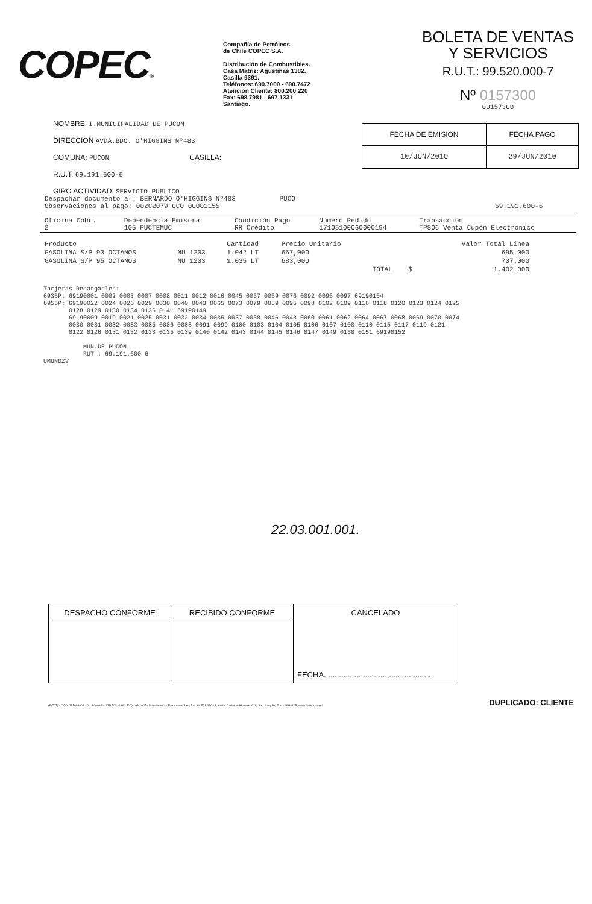COPEC®
Compañía de Petróleos
de Chile COPEC S.A.
Distribución de Combustibles.
Casa Matriz: Agustinas 1382.
Casilla 9391.
Teléfonos: 690.7000 - 690.7472
Atención Cliente: 800.200.220
Fax: 698.7981 - 697.1331
Santiago.
BOLETA DE VENTAS
Y SERVICIOS
R.U.T.: 99.520.000-7
Nº 0157300
00157300
NOMBRE: I.MUNICIPALIDAD DE PUCON
DIRECCION AVDA.BDO. O'HIGGINS Nº483
COMUNA: PUCON CASILLA:
R.U.T. 69.191.600-6
GIRO ACTIVIDAD: SERVICIO PUBLICO
| FECHA DE EMISION | FECHA PAGO |
| --- | --- |
| 10/JUN/2010 | 29/JUN/2010 |
Despachar documento a : BERNARDO O'HIGGINS Nº483 PUCO
Observaciones al pago: 002C2079 OCO 00001155 69.191.600-6
| Oficina Cobr. 2 | Dependencia Emisora 105 PUCTEMUC | Condición Pago RR Crédito | Número Pedido 17105100060000194 | Transacción TP806 Venta Cupón Electrónico |
| Producto | | Cantidad | Precio Unitario | | Valor Total Línea |
| GASOLINA S/P 93 OCTANOS | NU 1203 | 1.042 LT | 667,000 | | 695.000 |
| GASOLINA S/P 95 OCTANOS | NU 1203 | 1.035 LT | 683,000 | | 707.000 |
| | | | | TOTAL $ | 1.402.000 |
Tarjetas Recargables:
6935P: 69190001 0002 0003 0007 0008 0011 0012 0016 0045 0057 0059 0076 0092 0096 0097 69190154
6955P: 69190022 0024 0026 0029 0030 0040 0043 0065 0073 0079 0089 0095 0098 0102 0109 0116 0118 0120 0123 0124 0125
0128 0129 0130 0134 0136 0141 69190149
69190009 0019 0021 0025 0031 0032 0034 0035 0037 0038 0046 0048 0060 0061 0062 0064 0067 0068 0069 0070 0074
0080 0081 0082 0083 0085 0086 0088 0091 0099 0100 0103 0104 0105 0106 0107 0108 0110 0115 0117 0119 0121
0122 0126 0131 0132 0133 0135 0139 0140 0142 0143 0144 0145 0146 0147 0149 0150 0151 69190152
MUN.DE PUCON
RUT : 69.191.600-6
UMUNDZV
22.03.001.001.
| DESPACHO CONFORME | RECIBIDO CONFORME | CANCELADO |
| --- | --- | --- |
| | | FECHA................................................. |
(F-707) - COD. 282801001 - 0 - 8.000x4 - (135.501 al 161.500) - 08/2007 - Manufacturas Formudata S.A., Rut: 86.521.080 - 3, Avda. Carlos Valdovinos 618, San Joaquín, Fono: 5510145, www.formudata.cl DUPLICADO: CLIENTE